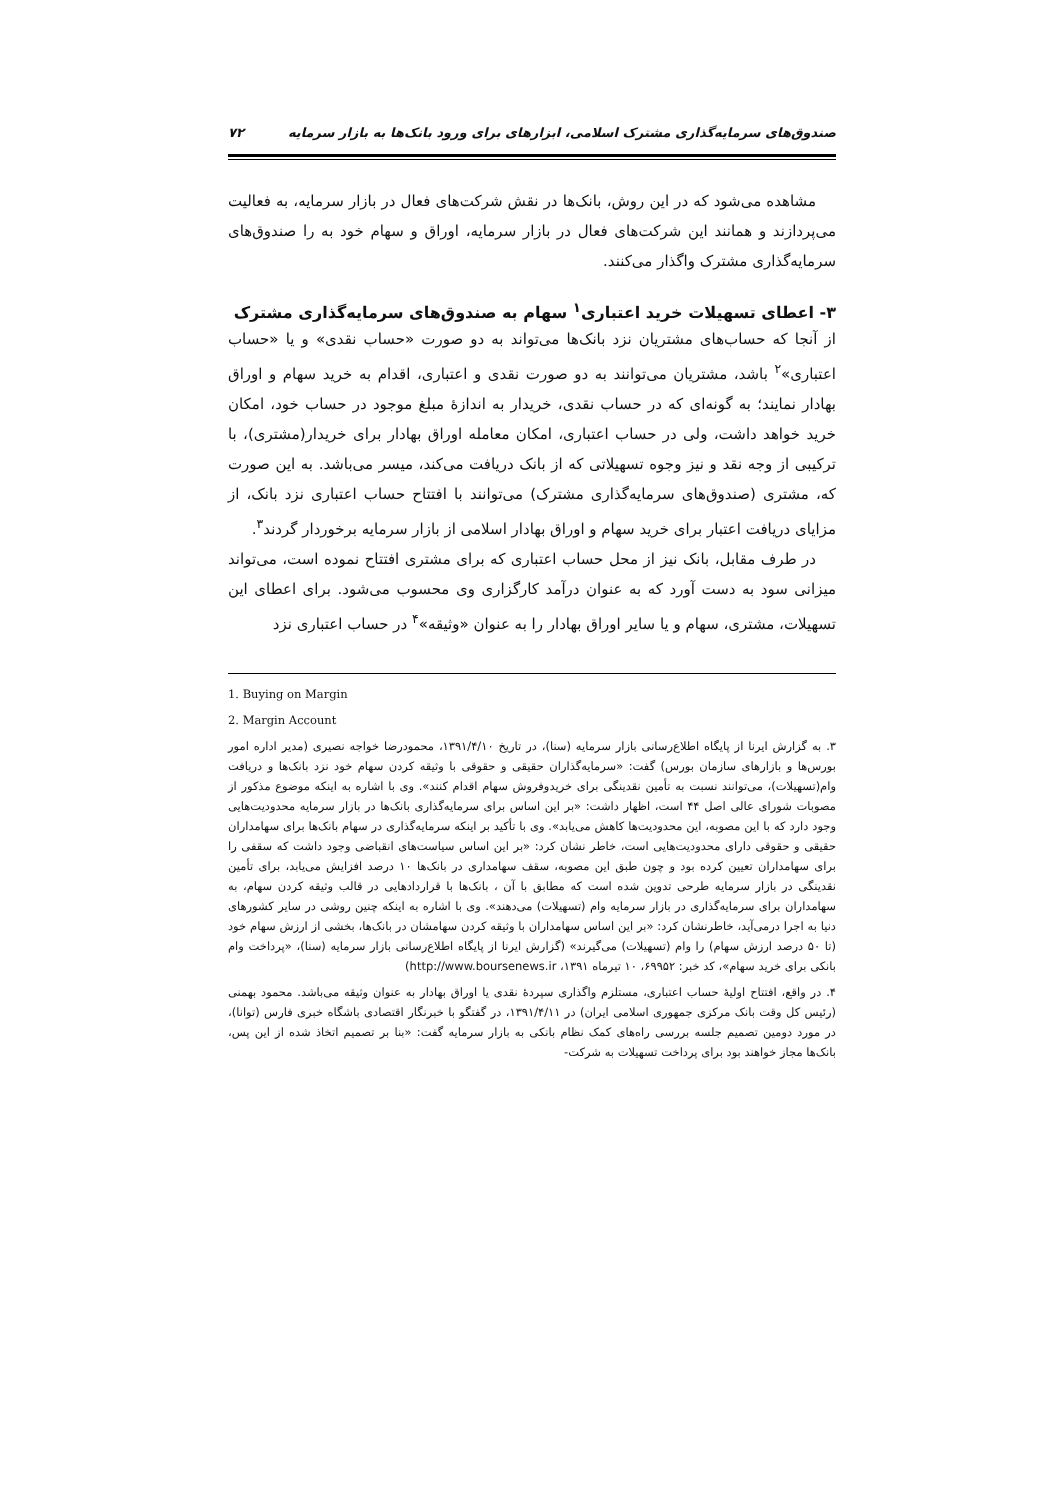صندوق‌های سرمایه‌گذاری مشترک اسلامی، ابزارهای برای ورود بانک‌ها به بازار سرمایه ۷۲
مشاهده می‌شود که در این روش، بانک‌ها در نقش شرکت‌های فعال در بازار سرمایه، به فعالیت می‌پردازند و همانند این شرکت‌های فعال در بازار سرمایه، اوراق و سهام خود به را صندوق‌های سرمایه‌گذاری مشترک واگذار می‌کنند.
۳- اعطای تسهیلات خرید اعتباری<sup>۱</sup> سهام به صندوق‌های سرمایه‌گذاری مشترک
از آنجا که حساب‌های مشتریان نزد بانک‌ها می‌تواند به دو صورت «حساب نقدی» و یا «حساب اعتباری»<sup>۲</sup> باشد، مشتریان می‌توانند به دو صورت نقدی و اعتباری، اقدام به خرید سهام و اوراق بهادار نمایند؛ به گونه‌ای که در حساب نقدی، خریدار به اندازهٔ مبلغ موجود در حساب خود، امکان خرید خواهد داشت، ولی در حساب اعتباری، امکان معامله اوراق بهادار برای خریدار(مشتری)، با ترکیبی از وجه نقد و نیز وجوه تسهیلاتی که از بانک دریافت می‌کند، میسر می‌باشد. به این صورت که، مشتری (صندوق‌های سرمایه‌گذاری مشترک) می‌توانند با افتتاح حساب اعتباری نزد بانک، از مزایای دریافت اعتبار برای خرید سهام و اوراق بهادار اسلامی از بازار سرمایه برخوردار گردند<sup>۳</sup>.
در طرف مقابل، بانک نیز از محل حساب اعتباری که برای مشتری افتتاح نموده است، می‌تواند میزانی سود به دست آورد که به عنوان درآمد کارگزاری وی محسوب می‌شود. برای اعطای این تسهیلات، مشتری، سهام و یا سایر اوراق بهادار را به عنوان «وثیقه»<sup>۴</sup> در حساب اعتباری نزد
1. Buying on Margin
2. Margin Account
۳. به گزارش ایرنا از پایگاه اطلاع‌رسانی بازار سرمایه (سنا)، در تاریخ ۱۳۹۱/۴/۱۰، محمودرضا خواجه نصیری (مدیر اداره امور بورس‌ها و بازارهای سازمان بورس) گفت: «سرمایه‌گذاران حقیقی و حقوقی با وثیقه کردن سهام خود نزد بانک‌ها و دریافت وام(تسهیلات)، می‌توانند نسبت به تأمین نقدینگی برای خریدوفروش سهام اقدام کنند». وی با اشاره به اینکه موضوع مذکور از مصوبات شورای عالی اصل ۴۴ است، اظهار داشت: «بر این اساس برای سرمایه‌گذاری بانک‌ها در بازار سرمایه محدودیت‌هایی وجود دارد که با این مصوبه، این محدودیت‌ها کاهش می‌یابد». وی با تأکید بر اینکه سرمایه‌گذاری در سهام بانک‌ها برای سهامداران حقیقی و حقوقی دارای محدودیت‌هایی است، خاطر نشان کرد: «بر این اساس سیاست‌های انقباضی وجود داشت که سقفی را برای سهامداران تعیین کرده بود و چون طبق این مصوبه، سقف سهامداری در بانک‌ها ۱۰ درصد افزایش می‌یابد، برای تأمین نقدینگی در بازار سرمایه طرحی تدوین شده است که مطابق با آن ، بانک‌ها با قراردادهایی در قالب وثیقه کردن سهام، به سهامداران برای سرمایه‌گذاری در بازار سرمایه وام (تسهیلات) می‌دهند». وی با اشاره به اینکه چنین روشی در سایر کشورهای دنیا به اجرا درمی‌آید، خاطرنشان کرد: «بر این اساس سهامداران با وثیقه کردن سهامشان در بانک‌ها، بخشی از ارزش سهام خود (تا ۵۰ درصد ارزش سهام) را وام (تسهیلات) می‌گیرند» (گزارش ایرنا از پایگاه اطلاع‌رسانی بازار سرمایه (سنا)، «پرداخت وام بانکی برای خرید سهام»، کد خبر: ۶۹۹۵۲، ۱۰ تیرماه ۱۳۹۱، http://www.boursenews.ir)
۴. در واقع، افتتاح اولیهٔ حساب اعتباری، مستلزم واگذاری سپردهٔ نقدی یا اوراق بهادار به عنوان وثیقه می‌باشد. محمود بهمنی (رئیس کل وقت بانک مرکزی جمهوری اسلامی ایران) در ۱۳۹۱/۴/۱۱، در گفتگو با خبرنگار اقتصادی باشگاه خبری فارس (توانا)، در مورد دومین تصمیم جلسه بررسی راه‌های کمک نظام بانکی به بازار سرمایه گفت: «بنا بر تصمیم اتخاذ شده از این پس، بانک‌ها مجاز خواهند بود برای پرداخت تسهیلات به شرکت-